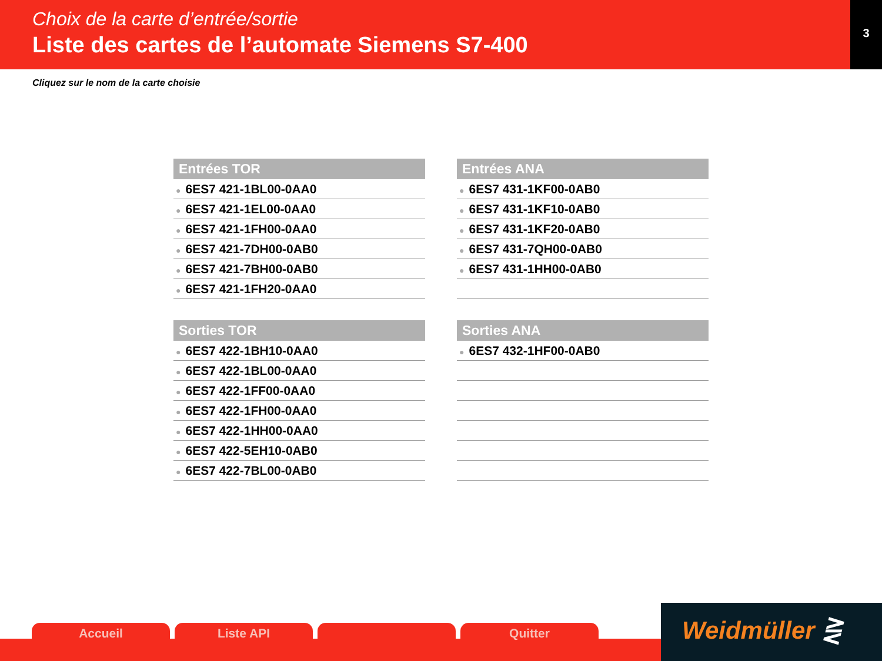Choix de la carte d’entrée/sortie
Liste des cartes de l’automate Siemens S7-400
3
Cliquez sur le nom de la carte choisie
| Entrées TOR |
| --- |
| ● 6ES7 421-1BL00-0AA0 |
| ● 6ES7 421-1EL00-0AA0 |
| ● 6ES7 421-1FH00-0AA0 |
| ● 6ES7 421-7DH00-0AB0 |
| ● 6ES7 421-7BH00-0AB0 |
| ● 6ES7 421-1FH20-0AA0 |
| Entrées ANA |
| --- |
| ● 6ES7 431-1KF00-0AB0 |
| ● 6ES7 431-1KF10-0AB0 |
| ● 6ES7 431-1KF20-0AB0 |
| ● 6ES7 431-7QH00-0AB0 |
| ● 6ES7 431-1HH00-0AB0 |
| Sorties TOR |
| --- |
| ● 6ES7 422-1BH10-0AA0 |
| ● 6ES7 422-1BL00-0AA0 |
| ● 6ES7 422-1FF00-0AA0 |
| ● 6ES7 422-1FH00-0AA0 |
| ● 6ES7 422-1HH00-0AA0 |
| ● 6ES7 422-5EH10-0AB0 |
| ● 6ES7 422-7BL00-0AB0 |
| Sorties ANA |
| --- |
| ● 6ES7 432-1HF00-0AB0 |
Accueil Liste API Quitter
Weidmüller ⋛